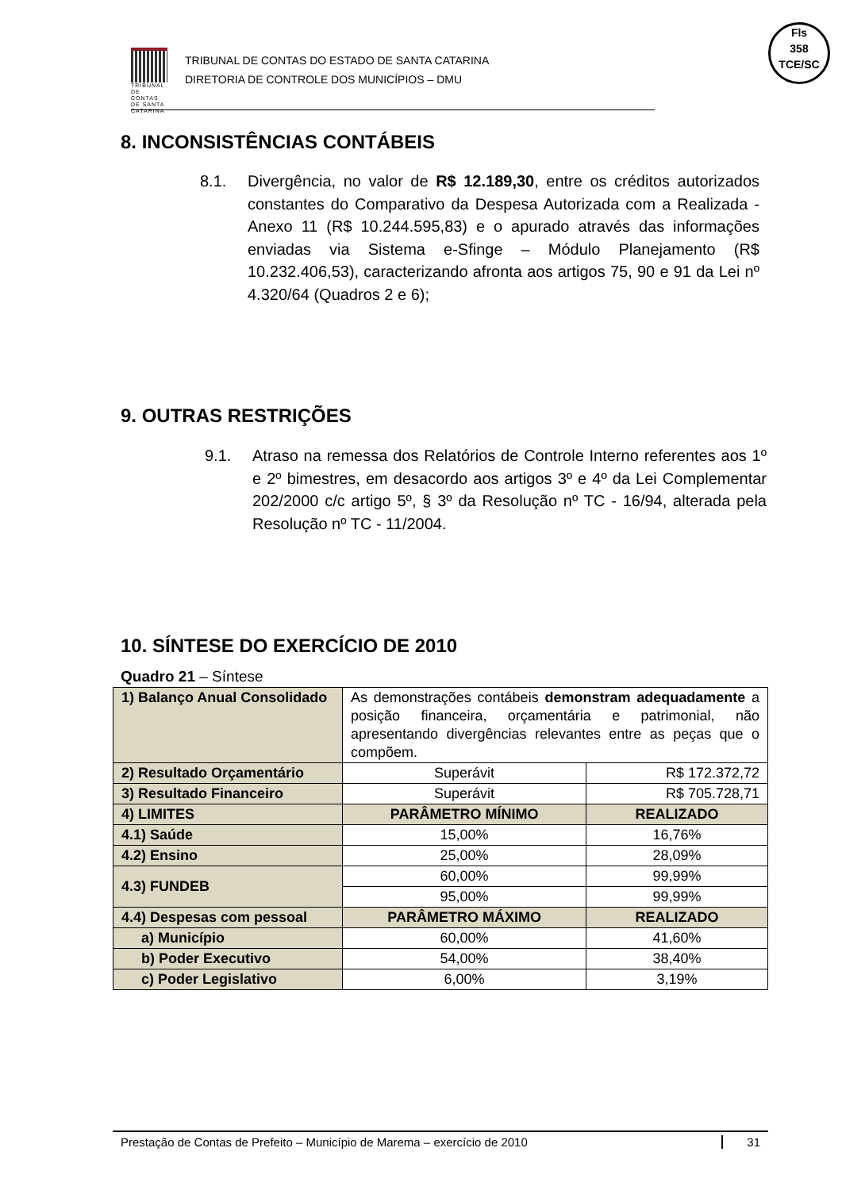TRIBUNAL DE CONTAS DE SANTA CATARINA
TRIBUNAL DE CONTAS DO ESTADO DE SANTA CATARINA
DIRETORIA DE CONTROLE DOS MUNICÍPIOS – DMU
Fls
358
TCE/SC
8. INCONSISTÊNCIAS CONTÁBEIS
8.1. Divergência, no valor de R$ 12.189,30, entre os créditos autorizados constantes do Comparativo da Despesa Autorizada com a Realizada - Anexo 11 (R$ 10.244.595,83) e o apurado através das informações enviadas via Sistema e-Sfinge – Módulo Planejamento (R$ 10.232.406,53), caracterizando afronta aos artigos 75, 90 e 91 da Lei nº 4.320/64 (Quadros 2 e 6);
9. OUTRAS RESTRIÇÕES
9.1. Atraso na remessa dos Relatórios de Controle Interno referentes aos 1º e 2º bimestres, em desacordo aos artigos 3º e 4º da Lei Complementar 202/2000 c/c artigo 5º, § 3º da Resolução nº TC - 16/94, alterada pela Resolução nº TC - 11/2004.
10. SÍNTESE DO EXERCÍCIO DE 2010
Quadro 21 – Síntese
| 1) Balanço Anual Consolidado | As demonstrações contábeis demonstram adequadamente a posição financeira, orçamentária e patrimonial, não apresentando divergências relevantes entre as peças que o compõem. | |
| 2) Resultado Orçamentário | Superávit | R$ 172.372,72 |
| 3) Resultado Financeiro | Superávit | R$ 705.728,71 |
| 4) LIMITES | PARÂMETRO MÍNIMO | REALIZADO |
| 4.1) Saúde | 15,00% | 16,76% |
| 4.2) Ensino | 25,00% | 28,09% |
| 4.3) FUNDEB | 60,00% | 99,99% |
| | 95,00% | 99,99% |
| 4.4) Despesas com pessoal | PARÂMETRO MÁXIMO | REALIZADO |
| a) Município | 60,00% | 41,60% |
| b) Poder Executivo | 54,00% | 38,40% |
| c) Poder Legislativo | 6,00% | 3,19% |
Prestação de Contas de Prefeito – Município de Marema – exercício de 2010 31